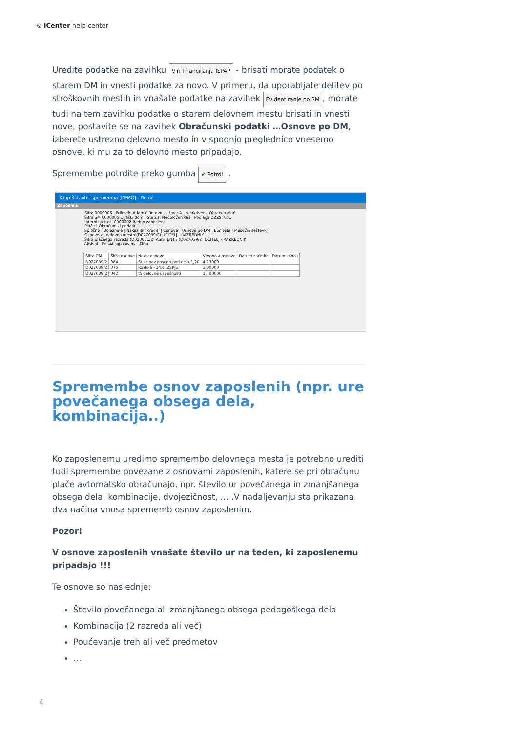⊚ iCenter help center
Uredite podatke na zavihku Viri financiranja ISPAP - brisati morate podatek o starem DM in vnesti podatke za novo. V primeru, da uporabljate delitev po stroškovnih mestih in vnašate podatke na zavihek Evidentiranje po SM, morate tudi na tem zavihku podatke o starem delovnem mestu brisati in vnesti nove, postavite se na zavihek Obračunski podatki …Osnove po DM, izberete ustrezno delovno mesto in v spodnjo preglednico vnesemo osnove, ki mu za to delovno mesto pripadajo.
Spremembe potrdite preko gumba ✔ Potrdi .
Saop Šifranti - sprememba [DEMO] - Demo
Zaposleni
Šifra 0000006 Priimek: Adamič Rotovnik Ime: A Neaktiven Obračun plač
Šifra SM 0000005 Dijaški dom Status: Nedoločen čas Podlaga ZZZS: 001
Interni statusi: 0000002 Redno zaposleni
Plače | Obračunski podatki
Splošno | Bolezni­ne | Nakazila | Krediti | Osnove | Osnove po DM | Bonitete | Mesečni seštevki
Osnove za delovno mesto (D027039/2) UČITELJ - RAZREDNIK
Šifra plačnega razreda (D010001/2) ASISTENT / (D027039/2) UČITELJ - RAZREDNIK
Aktivni Prikaži zgodovino Šifra
| Šifra DM | Šifra osnove | Naziv osnove | Vrednost osnove | Datum začetka | Datum konca |
| --- | --- | --- | --- | --- | --- |
| D027039/2 | 084 | Št.ur pov.obsega ped.dela-1,20 | 4,23000 | | |
| D027039/2 | 075 | Razlika - 14.č. ZSPJS | 1,00000 | | |
| D027039/2 | 042 | % delovne uspešnosti | 10,00000 | | |
Spremembe osnov zaposlenih (npr. ure povečanega obsega dela, kombinacija..)
Ko zaposlenemu uredimo spremembo delovnega mesta je potrebno urediti tudi spremembe povezane z osnovami zaposlenih, katere se pri obračunu plače avtomatsko obračunajo, npr. število ur povečanega in zmanjšanega obsega dela, kombinacije, dvojezičnost, … .V nadaljevanju sta prikazana dva načina vnosa sprememb osnov zaposlenim.
Pozor!
V osnove zaposlenih vnašate število ur na teden, ki zaposlenemu pripadajo !!!
Te osnove so naslednje:
Število povečanega ali zmanjšanega obsega pedagoškega dela
Kombinacija (2 razreda ali več)
Poučevanje treh ali več predmetov
…
4